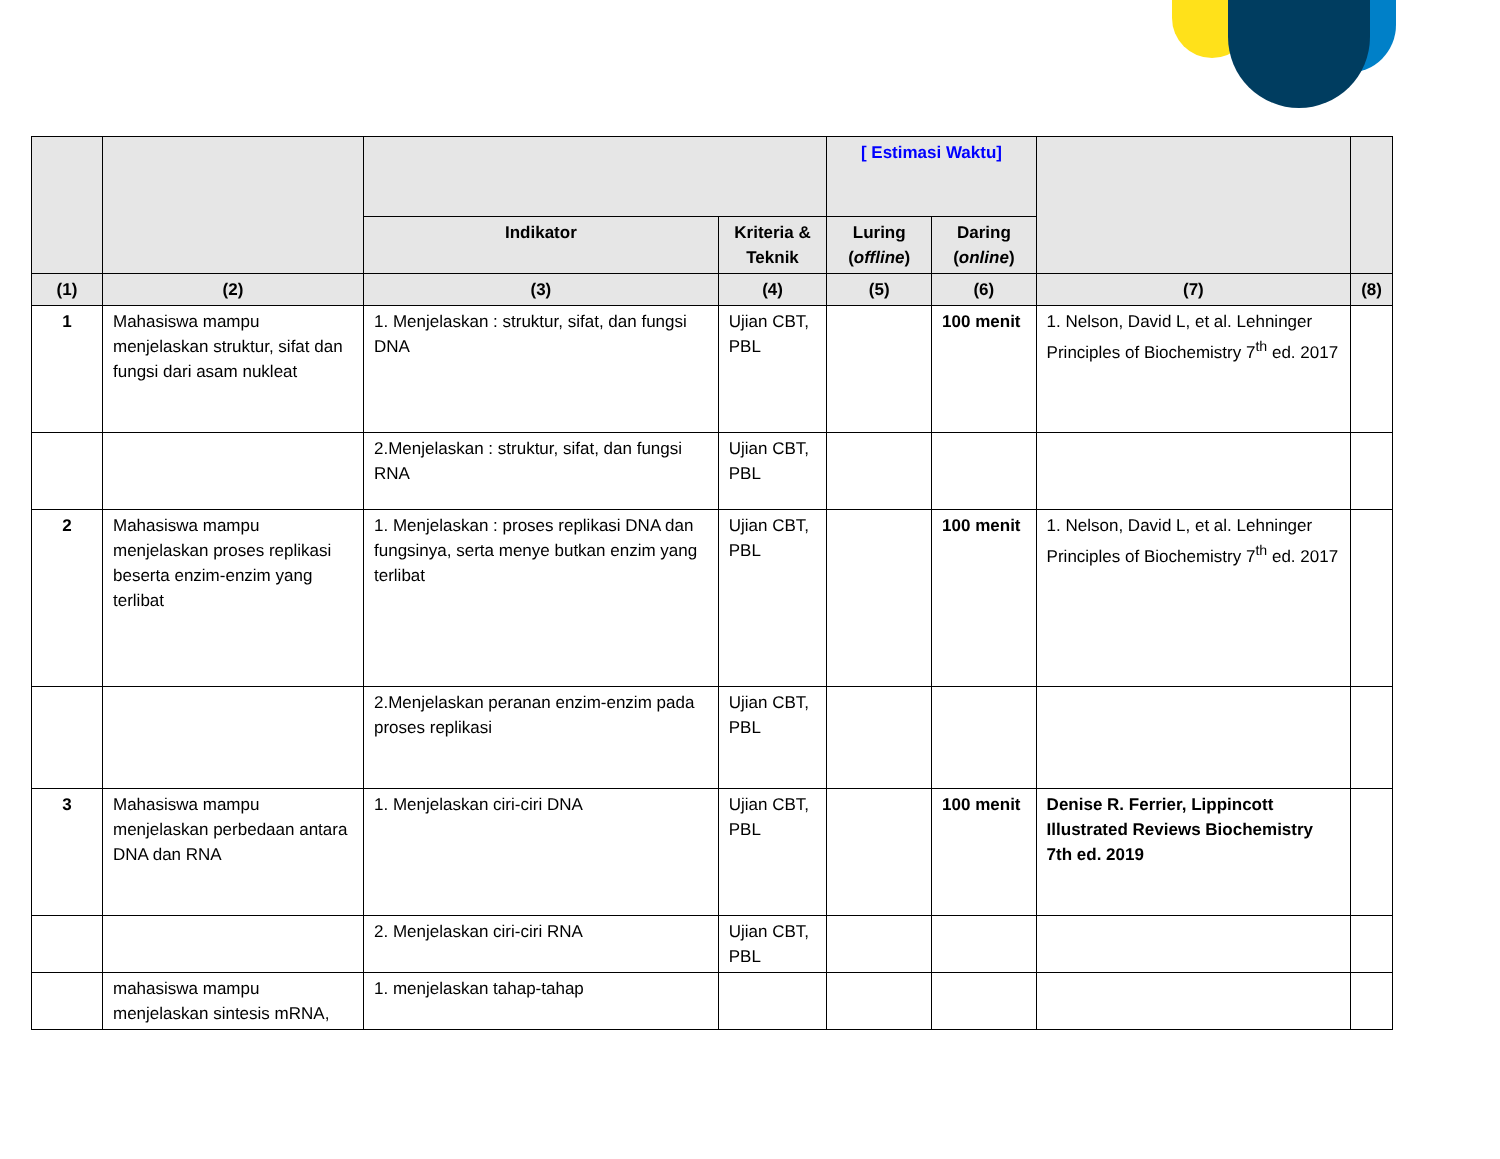| | | | | [ Estimasi Waktu] | | | |
| --- | --- | --- | --- | --- | --- | --- | --- |
| | | Indikator | Kriteria & Teknik | Luring ( offline ) | Daring ( online ) | | |
| (1) | (2) | (3) | (4) | (5) | (6) | (7) | (8) |
| 1 | Mahasiswa mampu menjelaskan struktur, sifat dan fungsi dari asam nukleat | 1. Menjelaskan : struktur, sifat, dan fungsi DNA | Ujian CBT, PBL | | 100 menit | 1. Nelson, David L, et al. Lehninger Principles of Biochemistry 7<sup>th</sup> ed. 2017 | |
| | | 2.Menjelaskan : struktur, sifat, dan fungsi RNA | Ujian CBT, PBL | | | | |
| 2 | Mahasiswa mampu menjelaskan proses replikasi beserta enzim-enzim yang terlibat | 1. Menjelaskan : proses replikasi DNA dan fungsinya, serta menye butkan enzim yang terlibat | Ujian CBT, PBL | | 100 menit | 1. Nelson, David L, et al. Lehninger Principles of Biochemistry 7<sup>th</sup> ed. 2017 | |
| | | 2.Menjelaskan peranan enzim-enzim pada proses replikasi | Ujian CBT, PBL | | | | |
| 3 | Mahasiswa mampu menjelaskan perbedaan antara DNA dan RNA | 1. Menjelaskan ciri-ciri DNA | Ujian CBT, PBL | | 100 menit | Denise R. Ferrier, Lippincott Illustrated Reviews Biochemistry 7th ed. 2019 | |
| | | 2. Menjelaskan ciri-ciri RNA | Ujian CBT, PBL | | | | |
| | mahasiswa mampu menjelaskan sintesis mRNA, | 1. menjelaskan tahap-tahap | | | | | |